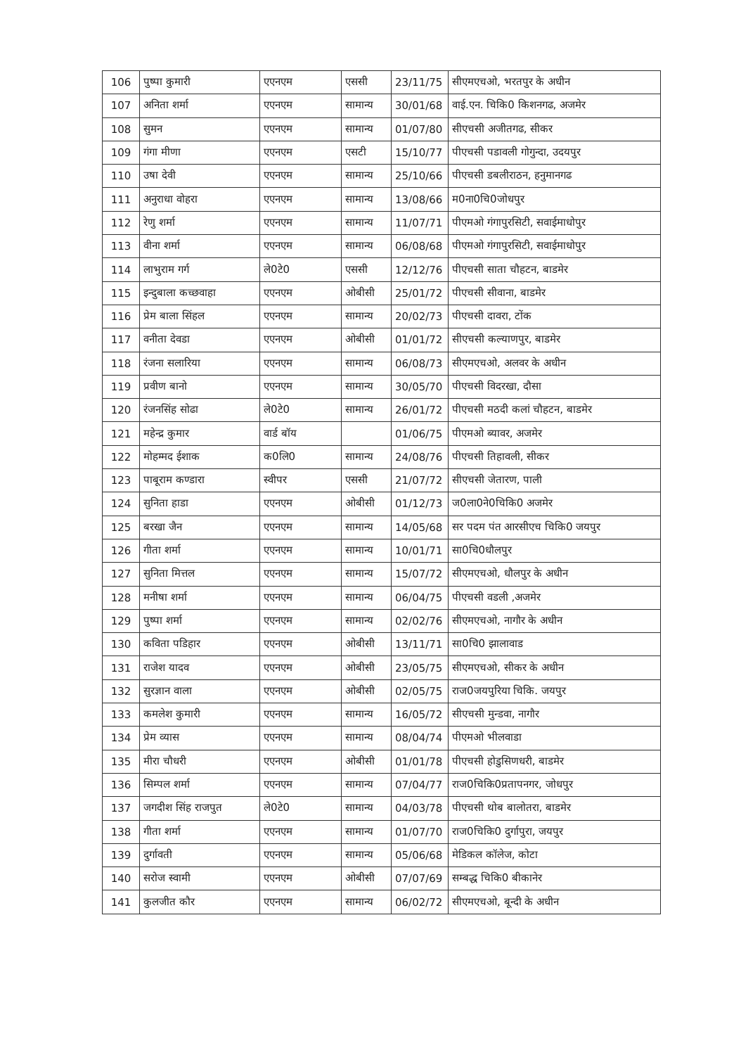| 106 | पुष्पा कुमारी | एएनएम | एससी | 23/11/75 | सीएमएचओ, भरतपुर के अधीन |
| 107 | अनिता शर्मा | एएनएम | सामान्य | 30/01/68 | वाई.एन. चिकि0 किशनगढ, अजमेर |
| 108 | सुमन | एएनएम | सामान्य | 01/07/80 | सीएचसी अजीतगढ, सीकर |
| 109 | गंगा मीणा | एएनएम | एसटी | 15/10/77 | पीएचसी पडावली गोगुन्दा, उदयपुर |
| 110 | उषा देवी | एएनएम | सामान्य | 25/10/66 | पीएचसी डबलीराठन, हनुमानगढ |
| 111 | अनुराधा वोहरा | एएनएम | सामान्य | 13/08/66 | म0ना0चि0जोधपुर |
| 112 | रेणु शर्मा | एएनएम | सामान्य | 11/07/71 | पीएमओ गंगापुरसिटी, सवाईमाधोपुर |
| 113 | वीना शर्मा | एएनएम | सामान्य | 06/08/68 | पीएमओ गंगापुरसिटी, सवाईमाधोपुर |
| 114 | लाभुराम गर्ग | ले0टे0 | एससी | 12/12/76 | पीएचसी साता चौहटन, बाडमेर |
| 115 | इन्दुबाला कच्छवाहा | एएनएम | ओबीसी | 25/01/72 | पीएचसी सीवाना, बाडमेर |
| 116 | प्रेम बाला सिंहल | एएनएम | सामान्य | 20/02/73 | पीएचसी दावरा, टोंक |
| 117 | वनीता देवडा | एएनएम | ओबीसी | 01/01/72 | सीएचसी कल्याणपुर, बाडमेर |
| 118 | रंजना सलारिया | एएनएम | सामान्य | 06/08/73 | सीएमएचओ, अलवर के अधीन |
| 119 | प्रवीण बानो | एएनएम | सामान्य | 30/05/70 | पीएचसी विदरखा, दौसा |
| 120 | रंजनसिंह सोढा | ले0टे0 | सामान्य | 26/01/72 | पीएचसी मठदी कलां चौहटन, बाडमेर |
| 121 | महेन्द्र कुमार | वार्ड बॉय | | 01/06/75 | पीएमओ ब्यावर, अजमेर |
| 122 | मोहम्मद ईशाक | क0लि0 | सामान्य | 24/08/76 | पीएचसी तिहावली, सीकर |
| 123 | पाबूराम कण्डारा | स्वीपर | एससी | 21/07/72 | सीएचसी जेतारण, पाली |
| 124 | सुनिता हाडा | एएनएम | ओबीसी | 01/12/73 | ज0ला0ने0चिकि0 अजमेर |
| 125 | बरखा जैन | एएनएम | सामान्य | 14/05/68 | सर पदम पंत आरसीएच चिकि0 जयपुर |
| 126 | गीता शर्मा | एएनएम | सामान्य | 10/01/71 | सा0चि0धौलपुर |
| 127 | सुनिता मित्तल | एएनएम | सामान्य | 15/07/72 | सीएमएचओ, धौलपुर के अधीन |
| 128 | मनीषा शर्मा | एएनएम | सामान्य | 06/04/75 | पीएचसी वडली ,अजमेर |
| 129 | पुष्पा शर्मा | एएनएम | सामान्य | 02/02/76 | सीएमएचओ, नागौर के अधीन |
| 130 | कविता पडिहार | एएनएम | ओबीसी | 13/11/71 | सा0चि0 झालावाड |
| 131 | राजेश यादव | एएनएम | ओबीसी | 23/05/75 | सीएमएचओ, सीकर के अधीन |
| 132 | सुरज्ञान वाला | एएनएम | ओबीसी | 02/05/75 | राज0जयपुरिया चिकि. जयपुर |
| 133 | कमलेश कुमारी | एएनएम | सामान्य | 16/05/72 | सीएचसी मुन्डवा, नागौर |
| 134 | प्रेम व्यास | एएनएम | सामान्य | 08/04/74 | पीएमओ भीलवाडा |
| 135 | मीरा चौधरी | एएनएम | ओबीसी | 01/01/78 | पीएचसी होडुसिणधरी, बाडमेर |
| 136 | सिम्पल शर्मा | एएनएम | सामान्य | 07/04/77 | राज0चिकि0प्रतापनगर, जोधपुर |
| 137 | जगदीश सिंह राजपुत | ले0टे0 | सामान्य | 04/03/78 | पीएचसी थोब बालोतरा, बाडमेर |
| 138 | गीता शर्मा | एएनएम | सामान्य | 01/07/70 | राज0चिकि0 दुर्गापुरा, जयपुर |
| 139 | दुर्गावती | एएनएम | सामान्य | 05/06/68 | मेडिकल कॉलेज, कोटा |
| 140 | सरोज स्वामी | एएनएम | ओबीसी | 07/07/69 | सम्बद्ध चिकि0 बीकानेर |
| 141 | कुलजीत कौर | एएनएम | सामान्य | 06/02/72 | सीएमएचओ, बून्दी के अधीन |